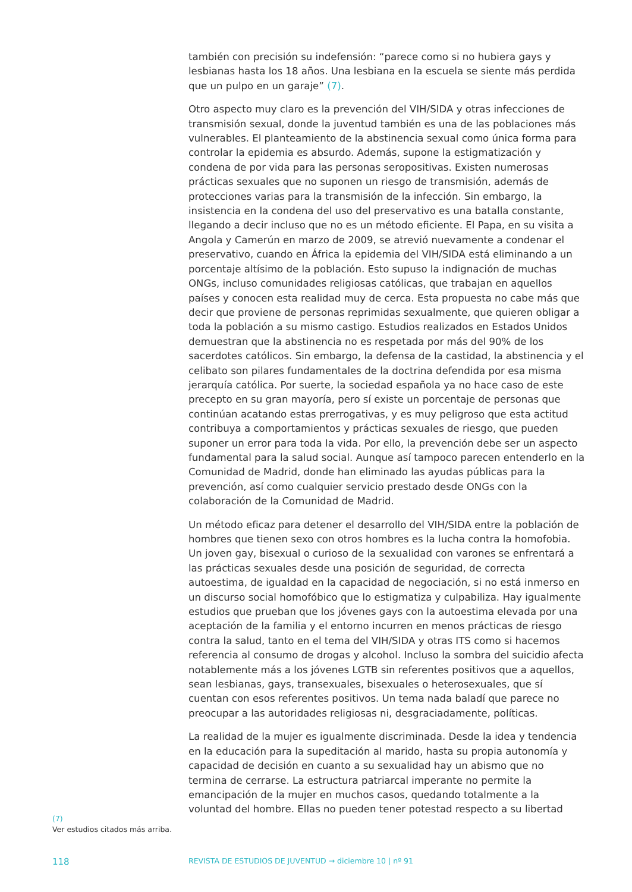también con precisión su indefensión: “parece como si no hubiera gays y lesbianas hasta los 18 años. Una lesbiana en la escuela se siente más perdida que un pulpo en un garaje” (7).
Otro aspecto muy claro es la prevención del VIH/SIDA y otras infecciones de transmisión sexual, donde la juventud también es una de las poblaciones más vulnerables. El planteamiento de la abstinencia sexual como única forma para controlar la epidemia es absurdo. Además, supone la estigmatización y condena de por vida para las personas seropositivas. Existen numerosas prácticas sexuales que no suponen un riesgo de transmisión, además de protecciones varias para la transmisión de la infección. Sin embargo, la insistencia en la condena del uso del preservativo es una batalla constante, llegando a decir incluso que no es un método eficiente. El Papa, en su visita a Angola y Camerún en marzo de 2009, se atrevió nuevamente a condenar el preservativo, cuando en África la epidemia del VIH/SIDA está eliminando a un porcentaje altísimo de la población. Esto supuso la indignación de muchas ONGs, incluso comunidades religiosas católicas, que trabajan en aquellos países y conocen esta realidad muy de cerca. Esta propuesta no cabe más que decir que proviene de personas reprimidas sexualmente, que quieren obligar a toda la población a su mismo castigo. Estudios realizados en Estados Unidos demuestran que la abstinencia no es respetada por más del 90% de los sacerdotes católicos. Sin embargo, la defensa de la castidad, la abstinencia y el celibato son pilares fundamentales de la doctrina defendida por esa misma jerarquía católica. Por suerte, la sociedad española ya no hace caso de este precepto en su gran mayoría, pero sí existe un porcentaje de personas que continúan acatando estas prerrogativas, y es muy peligroso que esta actitud contribuya a comportamientos y prácticas sexuales de riesgo, que pueden suponer un error para toda la vida. Por ello, la prevención debe ser un aspecto fundamental para la salud social. Aunque así tampoco parecen entenderlo en la Comunidad de Madrid, donde han eliminado las ayudas públicas para la prevención, así como cualquier servicio prestado desde ONGs con la colaboración de la Comunidad de Madrid.
Un método eficaz para detener el desarrollo del VIH/SIDA entre la población de hombres que tienen sexo con otros hombres es la lucha contra la homofobia. Un joven gay, bisexual o curioso de la sexualidad con varones se enfrentará a las prácticas sexuales desde una posición de seguridad, de correcta autoestima, de igualdad en la capacidad de negociación, si no está inmerso en un discurso social homofóbico que lo estigmatiza y culpabiliza. Hay igualmente estudios que prueban que los jóvenes gays con la autoestima elevada por una aceptación de la familia y el entorno incurren en menos prácticas de riesgo contra la salud, tanto en el tema del VIH/SIDA y otras ITS como si hacemos referencia al consumo de drogas y alcohol. Incluso la sombra del suicidio afecta notablemente más a los jóvenes LGTB sin referentes positivos que a aquellos, sean lesbianas, gays, transexuales, bisexuales o heterosexuales, que sí cuentan con esos referentes positivos. Un tema nada baladí que parece no preocupar a las autoridades religiosas ni, desgraciadamente, políticas.
La realidad de la mujer es igualmente discriminada. Desde la idea y tendencia en la educación para la supeditación al marido, hasta su propia autonomía y capacidad de decisión en cuanto a su sexualidad hay un abismo que no termina de cerrarse. La estructura patriarcal imperante no permite la emancipación de la mujer en muchos casos, quedando totalmente a la voluntad del hombre. Ellas no pueden tener potestad respecto a su libertad
(7)
Ver estudios citados más arriba.
118 REVISTA DE ESTUDIOS DE JUVENTUD → diciembre 10 | nº 91